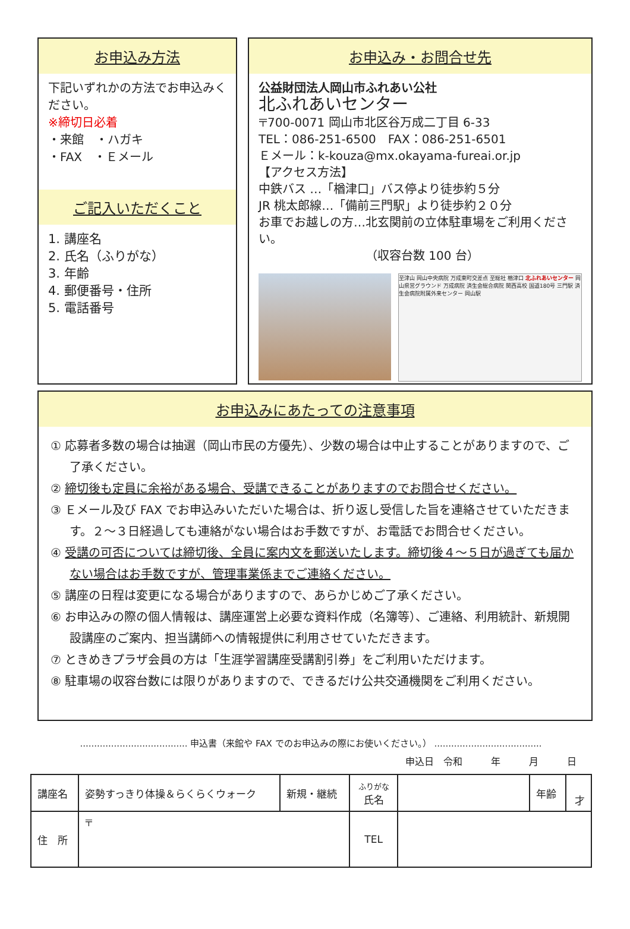お申込み方法
下記いずれかの方法でお申込みください。
※締切日必着
・来館　・ハガキ
・FAX　・Ｅメール
ご記入いただくこと
1. 講座名
2. 氏名（ふりがな）
3. 年齢
4. 郵便番号・住所
5. 電話番号
お申込み・お問合せ先
公益財団法人岡山市ふれあい公社
北ふれあいセンター
〒700-0071 岡山市北区谷万成二丁目 6-33
TEL：086-251-6500　FAX：086-251-6501
Ｅメール：k-kouza@mx.okayama-fureai.or.jp
【アクセス方法】
中鉄バス …「楢津口」バス停より徒歩約５分
JR 桃太郎線…「備前三門駅」より徒歩約２０分
お車でお越しの方…北玄関前の立体駐車場をご利用ください。
（収容台数 100 台）
至津山 岡山中央病院 万成東町交差点 至総社 楢津口 北ふれあいセンター 岡山県営グラウンド 万成病院 済生会総合病院 関西高校 国道180号 三門駅 済生会病院附属外来センター 岡山駅
お申込みにあたっての注意事項
① 応募者多数の場合は抽選（岡山市民の方優先）、少数の場合は中止することがありますので、ご了承ください。
② 締切後も定員に余裕がある場合、受講できることがありますのでお問合せください。
③ Ｅメール及び FAX でお申込みいただいた場合は、折り返し受信した旨を連絡させていただきます。２～３日経過しても連絡がない場合はお手数ですが、お電話でお問合せください。
④ 受講の可否については締切後、全員に案内文を郵送いたします。締切後４～５日が過ぎても届かない場合はお手数ですが、管理事業係までご連絡ください。
⑤ 講座の日程は変更になる場合がありますので、あらかじめご了承ください。
⑥ お申込みの際の個人情報は、講座運営上必要な資料作成（名簿等）、ご連絡、利用統計、新規開設講座のご案内、担当講師への情報提供に利用させていただきます。
⑦ ときめきプラザ会員の方は「生涯学習講座受講割引券」をご利用いただけます。
⑧ 駐車場の収容台数には限りがありますので、できるだけ公共交通機関をご利用ください。
...................................... 申込書（来館や FAX でのお申込みの際にお使いください。） ......................................
申込日　令和　　　年　　　月　　　日
| 講座名 | 姿勢すっきり体操＆らくらくウォーク | 新規・継続 | ふりがな 氏名 | | 年齢 | 才 |
| 住 所 | 〒 | | | | | |
| | | | TEL | | | |